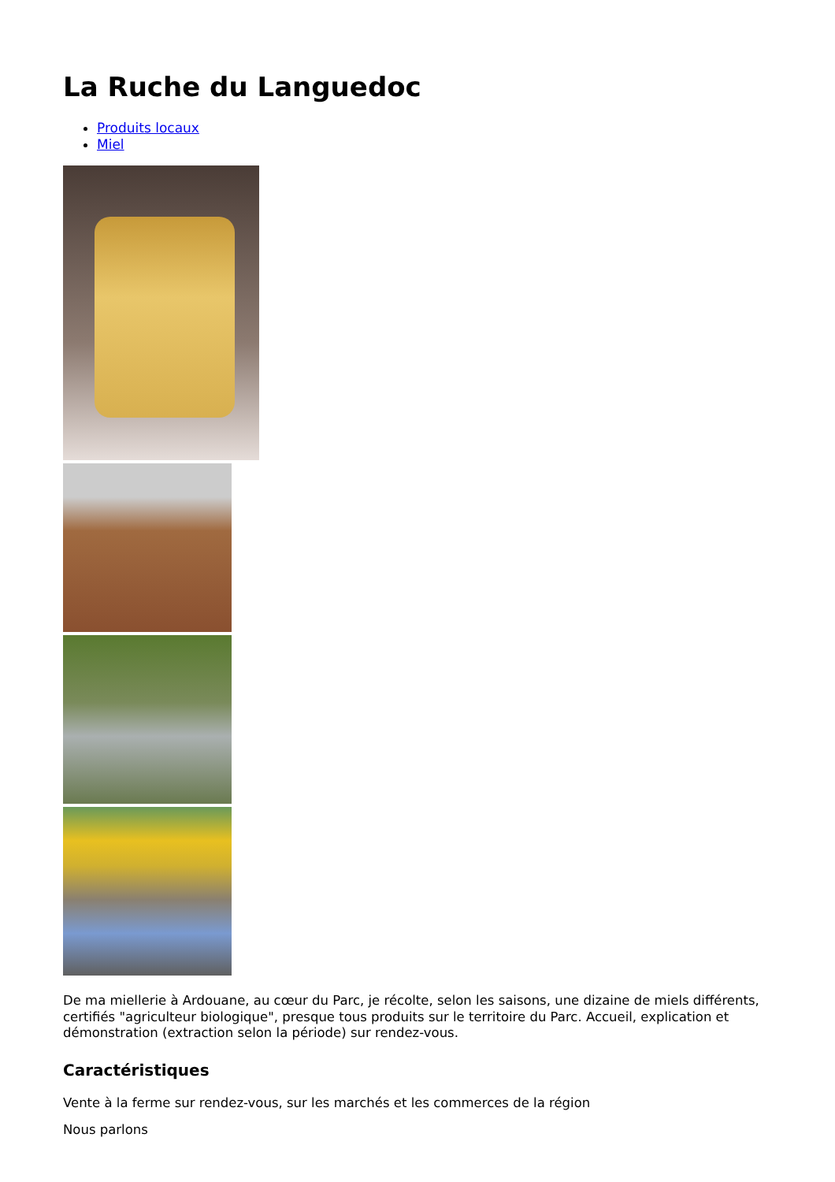La Ruche du Languedoc
Produits locaux
Miel
De ma miellerie à Ardouane, au cœur du Parc, je récolte, selon les saisons, une dizaine de miels différents, certifiés "agriculteur biologique", presque tous produits sur le territoire du Parc. Accueil, explication et démonstration (extraction selon la période) sur rendez-vous.
Caractéristiques
Vente à la ferme sur rendez-vous, sur les marchés et les commerces de la région
Nous parlons